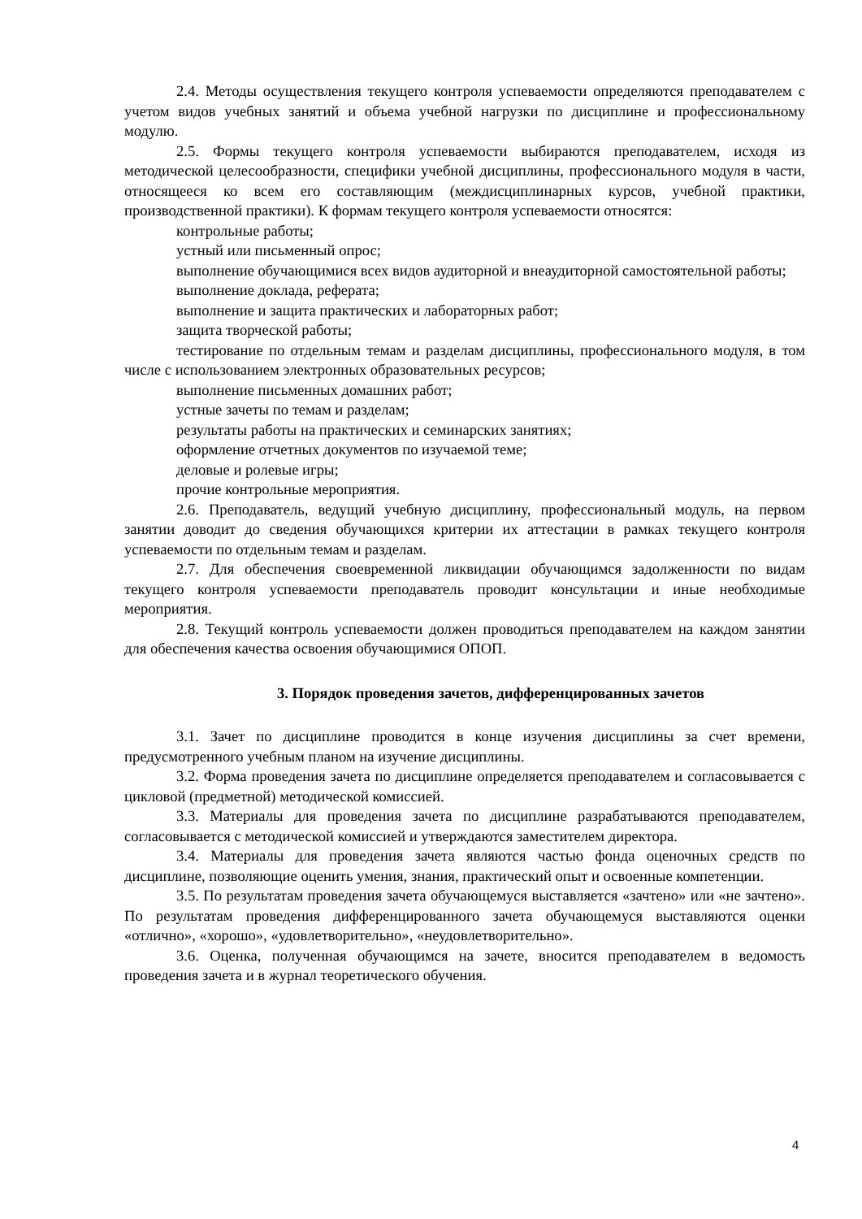2.4. Методы осуществления текущего контроля успеваемости определяются преподавателем с учетом видов учебных занятий и объема учебной нагрузки по дисциплине и профессиональному модулю.
2.5. Формы текущего контроля успеваемости выбираются преподавателем, исходя из методической целесообразности, специфики учебной дисциплины, профессионального модуля в части, относящееся ко всем его составляющим (междисциплинарных курсов, учебной практики, производственной практики). К формам текущего контроля успеваемости относятся:
контрольные работы;
устный или письменный опрос;
выполнение обучающимися всех видов аудиторной и внеаудиторной самостоятельной работы;
выполнение доклада, реферата;
выполнение и защита практических и лабораторных работ;
защита творческой работы;
тестирование по отдельным темам и разделам дисциплины, профессионального модуля, в том числе с использованием электронных образовательных ресурсов;
выполнение письменных домашних работ;
устные зачеты по темам и разделам;
результаты работы на практических и семинарских занятиях;
оформление отчетных документов по изучаемой теме;
деловые и ролевые игры;
прочие контрольные мероприятия.
2.6. Преподаватель, ведущий учебную дисциплину, профессиональный модуль, на первом занятии доводит до сведения обучающихся критерии их аттестации в рамках текущего контроля успеваемости по отдельным темам и разделам.
2.7. Для обеспечения своевременной ликвидации обучающимся задолженности по видам текущего контроля успеваемости преподаватель проводит консультации и иные необходимые мероприятия.
2.8. Текущий контроль успеваемости должен проводиться преподавателем на каждом занятии для обеспечения качества освоения обучающимися ОПОП.
3. Порядок проведения зачетов, дифференцированных зачетов
3.1. Зачет по дисциплине проводится в конце изучения дисциплины за счет времени, предусмотренного учебным планом на изучение дисциплины.
3.2. Форма проведения зачета по дисциплине определяется преподавателем и согласовывается с цикловой (предметной) методической комиссией.
3.3. Материалы для проведения зачета по дисциплине разрабатываются преподавателем, согласовывается с методической комиссией и утверждаются заместителем директора.
3.4. Материалы для проведения зачета являются частью фонда оценочных средств по дисциплине, позволяющие оценить умения, знания, практический опыт и освоенные компетенции.
3.5. По результатам проведения зачета обучающемуся выставляется «зачтено» или «не зачтено». По результатам проведения дифференцированного зачета обучающемуся выставляются оценки «отлично», «хорошо», «удовлетворительно», «неудовлетворительно».
3.6. Оценка, полученная обучающимся на зачете, вносится преподавателем в ведомость проведения зачета и в журнал теоретического обучения.
4